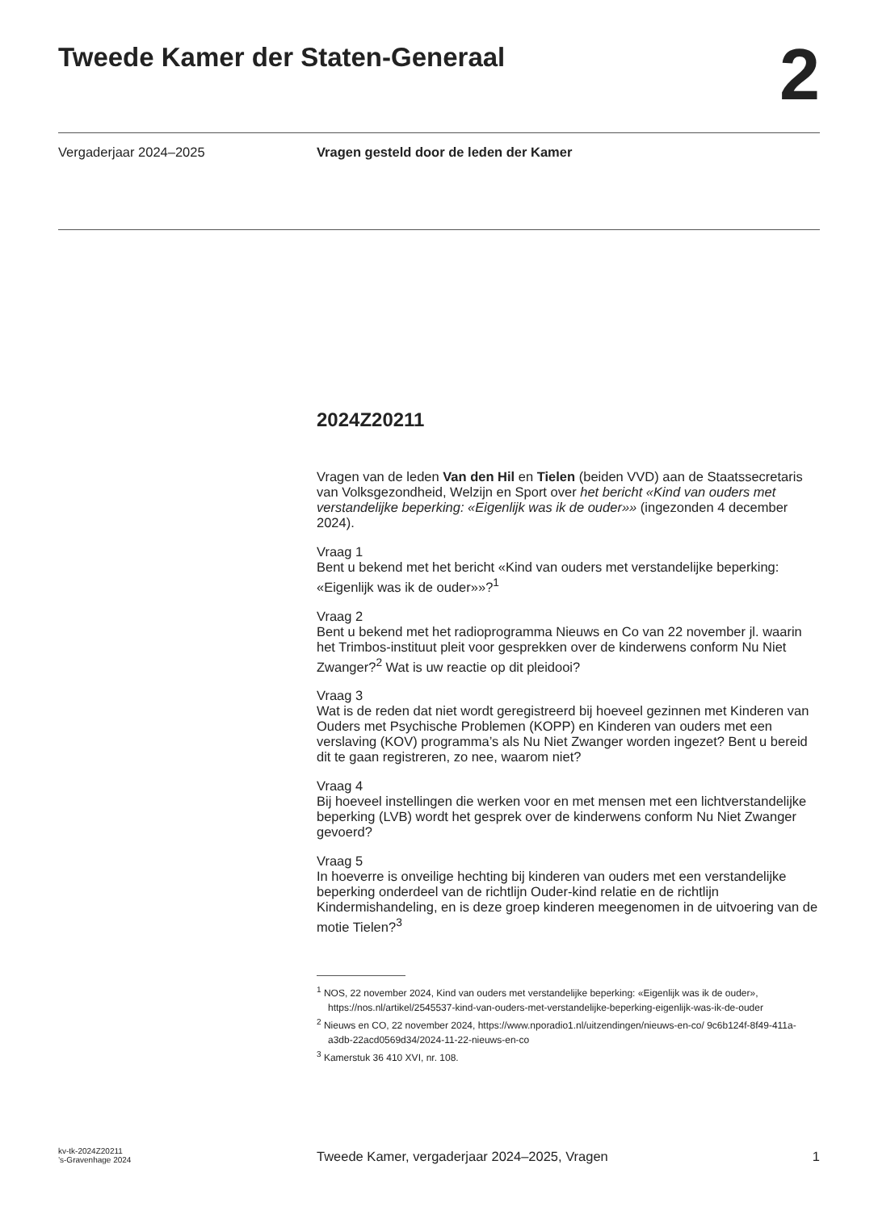Tweede Kamer der Staten-Generaal
2
Vergaderjaar 2024–2025 Vragen gesteld door de leden der Kamer
2024Z20211
Vragen van de leden Van den Hil en Tielen (beiden VVD) aan de Staatssecretaris van Volksgezondheid, Welzijn en Sport over het bericht «Kind van ouders met verstandelijke beperking: «Eigenlijk was ik de ouder»» (ingezonden 4 december 2024).
Vraag 1
Bent u bekend met het bericht «Kind van ouders met verstandelijke beperking: «Eigenlijk was ik de ouder»»?<sup>1</sup>
Vraag 2
Bent u bekend met het radioprogramma Nieuws en Co van 22 november jl. waarin het Trimbos-instituut pleit voor gesprekken over de kinderwens conform Nu Niet Zwanger?<sup>2</sup> Wat is uw reactie op dit pleidooi?
Vraag 3
Wat is de reden dat niet wordt geregistreerd bij hoeveel gezinnen met Kinderen van Ouders met Psychische Problemen (KOPP) en Kinderen van ouders met een verslaving (KOV) programma’s als Nu Niet Zwanger worden ingezet? Bent u bereid dit te gaan registreren, zo nee, waarom niet?
Vraag 4
Bij hoeveel instellingen die werken voor en met mensen met een lichtverstandelijke beperking (LVB) wordt het gesprek over de kinderwens conform Nu Niet Zwanger gevoerd?
Vraag 5
In hoeverre is onveilige hechting bij kinderen van ouders met een verstandelijke beperking onderdeel van de richtlijn Ouder-kind relatie en de richtlijn Kindermishandeling, en is deze groep kinderen meegenomen in de uitvoering van de motie Tielen?<sup>3</sup>
<sup>1</sup> NOS, 22 november 2024, Kind van ouders met verstandelijke beperking: «Eigenlijk was ik de ouder», https://nos.nl/artikel/2545537-kind-van-ouders-met-verstandelijke-beperking-eigenlijk-was-ik-de-ouder
<sup>2</sup> Nieuws en CO, 22 november 2024, https://www.nporadio1.nl/uitzendingen/nieuws-en-co/ 9c6b124f-8f49-411a-a3db-22acd0569d34/2024-11-22-nieuws-en-co
<sup>3</sup> Kamerstuk 36 410 XVI, nr. 108.
kv-tk-2024Z20211
’s-Gravenhage 2024
Tweede Kamer, vergaderjaar 2024–2025, Vragen
1